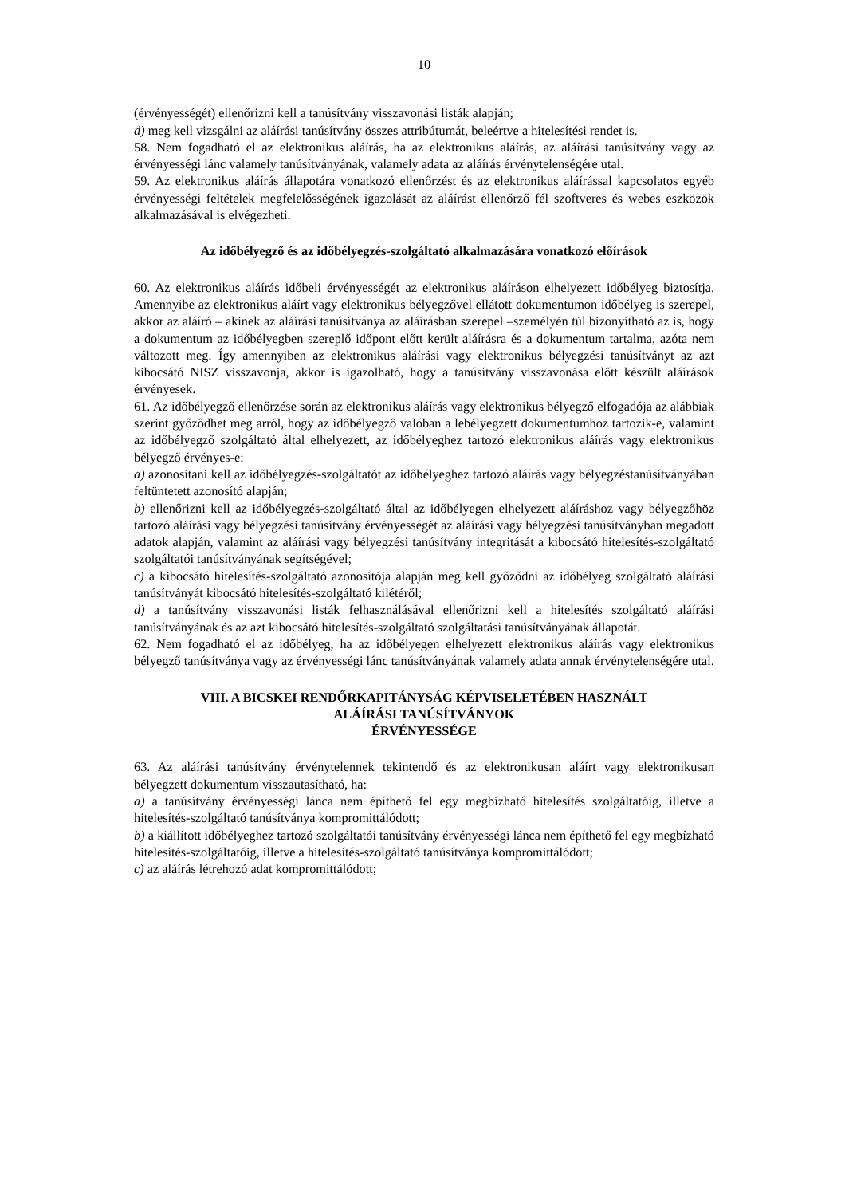10
(érvényességét) ellenőrizni kell a tanúsítvány visszavonási listák alapján;
d) meg kell vizsgálni az aláírási tanúsítvány összes attribútumát, beleértve a hitelesítési rendet is.
58. Nem fogadható el az elektronikus aláírás, ha az elektronikus aláírás, az aláírási tanúsítvány vagy az érvényességi lánc valamely tanúsítványának, valamely adata az aláírás érvénytelenségére utal.
59. Az elektronikus aláírás állapotára vonatkozó ellenőrzést és az elektronikus aláírással kapcsolatos egyéb érvényességi feltételek megfelelősségének igazolását az aláírást ellenőrző fél szoftveres és webes eszközök alkalmazásával is elvégezheti.
Az időbélyegző és az időbélyegzés-szolgáltató alkalmazására vonatkozó előírások
60. Az elektronikus aláírás időbeli érvényességét az elektronikus aláíráson elhelyezett időbélyeg biztosítja. Amennyibe az elektronikus aláírt vagy elektronikus bélyegzővel ellátott dokumentumon időbélyeg is szerepel, akkor az aláíró – akinek az aláírási tanúsítványa az aláírásban szerepel –személyén túl bizonyítható az is, hogy a dokumentum az időbélyegben szereplő időpont előtt került aláírásra és a dokumentum tartalma, azóta nem változott meg. Így amennyiben az elektronikus aláírási vagy elektronikus bélyegzési tanúsítványt az azt kibocsátó NISZ visszavonja, akkor is igazolható, hogy a tanúsítvány visszavonása előtt készült aláírások érvényesek.
61. Az időbélyegző ellenőrzése során az elektronikus aláírás vagy elektronikus bélyegző elfogadója az alábbiak szerint győződhet meg arról, hogy az időbélyegző valóban a lebélyegzett dokumentumhoz tartozik-e, valamint az időbélyegző szolgáltató által elhelyezett, az időbélyeghez tartozó elektronikus aláírás vagy elektronikus bélyegző érvényes-e:
a) azonosítani kell az időbélyegzés-szolgáltatót az időbélyeghez tartozó aláírás vagy bélyegzéstanúsítványában feltüntetett azonosító alapján;
b) ellenőrizni kell az időbélyegzés-szolgáltató által az időbélyegen elhelyezett aláíráshoz vagy bélyegzőhöz tartozó aláírási vagy bélyegzési tanúsítvány érvényességét az aláírási vagy bélyegzési tanúsítványban megadott adatok alapján, valamint az aláírási vagy bélyegzési tanúsítvány integritását a kibocsátó hitelesítés-szolgáltató szolgáltatói tanúsítványának segítségével;
c) a kibocsátó hitelesítés-szolgáltató azonosítója alapján meg kell győződni az időbélyeg szolgáltató aláírási tanúsítványát kibocsátó hitelesítés-szolgáltató kilétéről;
d) a tanúsítvány visszavonási listák felhasználásával ellenőrizni kell a hitelesítés szolgáltató aláírási tanúsítványának és az azt kibocsátó hitelesítés-szolgáltató szolgáltatási tanúsítványának állapotát.
62. Nem fogadható el az időbélyeg, ha az időbélyegen elhelyezett elektronikus aláírás vagy elektronikus bélyegző tanúsítványa vagy az érvényességi lánc tanúsítványának valamely adata annak érvénytelenségére utal.
VIII. A BICSKEI RENDŐRKAPITÁNYSÁG KÉPVISELETÉBEN HASZNÁLT
ALÁÍRÁSI TANÚSÍTVÁNYOK
ÉRVÉNYESSÉGE
63. Az aláírási tanúsítvány érvénytelennek tekintendő és az elektronikusan aláírt vagy elektronikusan bélyegzett dokumentum visszautasítható, ha:
a) a tanúsítvány érvényességi lánca nem építhető fel egy megbízható hitelesítés szolgáltatóig, illetve a hitelesítés-szolgáltató tanúsítványa kompromittálódott;
b) a kiállított időbélyeghez tartozó szolgáltatói tanúsítvány érvényességi lánca nem építhető fel egy megbízható hitelesítés-szolgáltatóig, illetve a hitelesítés-szolgáltató tanúsítványa kompromittálódott;
c) az aláírás létrehozó adat kompromittálódott;